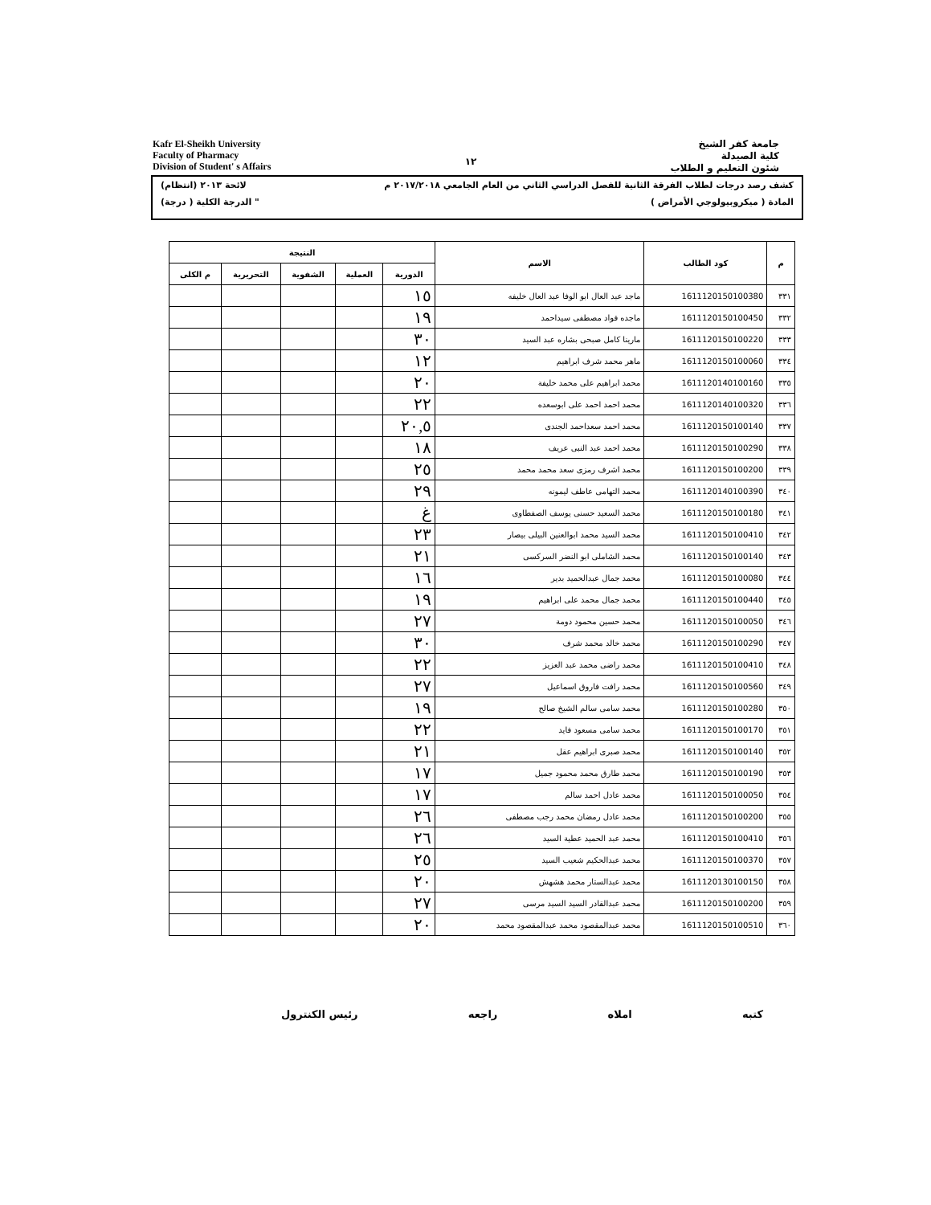Kafr El-Sheikh University
Faculty of Pharmacy
Division of Student' s Affairs
١٢
جامعة كفر الشيخ
كلية الصيدلة
شئون التعليم و الطلاب
كشف رصد درجات لطلاب الفرقة الثانية للفصل الدراسي الثاني من العام الجامعي ٢٠١٧/٢٠١٨ م لائحة ٢٠١٣ (انتظام)
المادة ( ميكروبيولوجي الأمراض ) " الدرجة الكلية ( درجة)
| م | كود الطالب | الاسم | النتيجة | | | | |
| --- | --- | --- | --- | --- | --- | --- | --- |
| | | | الدورية | العملية | الشفوية | التحريرية | م الكلى |
| ٣٣١ | 1611120150100380 | ماجد عبد العال ابو الوفا عبد العال خليفه | ١٥ | | | | |
| ٣٣٢ | 1611120150100450 | ماجده فواد مصطفى سيداحمد | ١٩ | | | | |
| ٣٣٣ | 1611120150100220 | مارينا كامل صبحى بشاره عبد السيد | ٣٠ | | | | |
| ٣٣٤ | 1611120150100060 | ماهر محمد شرف ابراهيم | ١٢ | | | | |
| ٣٣٥ | 1611120140100160 | محمد ابراهيم على محمد خليفة | ٢٠ | | | | |
| ٣٣٦ | 1611120140100320 | محمد احمد احمد على ابوسعده | ٢٢ | | | | |
| ٣٣٧ | 1611120150100140 | محمد احمد سعداحمد الجندى | ٢٠,٥ | | | | |
| ٣٣٨ | 1611120150100290 | محمد احمد عبد النبى عريف | ١٨ | | | | |
| ٣٣٩ | 1611120150100200 | محمد اشرف رمزى سعد محمد محمد | ٢٥ | | | | |
| ٣٤٠ | 1611120140100390 | محمد التهامى عاطف ليمونه | ٢٩ | | | | |
| ٣٤١ | 1611120150100180 | محمد السعيد حسنى يوسف الصفطاوى | غ | | | | |
| ٣٤٢ | 1611120150100410 | محمد السيد محمد ابوالعنين البيلى بيصار | ٢٣ | | | | |
| ٣٤٣ | 1611120150100140 | محمد الشاملى ابو النضر السركسى | ٢١ | | | | |
| ٣٤٤ | 1611120150100080 | محمد جمال عبدالحميد بدير | ١٦ | | | | |
| ٣٤٥ | 1611120150100440 | محمد جمال محمد على ابراهيم | ١٩ | | | | |
| ٣٤٦ | 1611120150100050 | محمد حسين محمود دومة | ٢٧ | | | | |
| ٣٤٧ | 1611120150100290 | محمد خالد محمد شرف | ٣٠ | | | | |
| ٣٤٨ | 1611120150100410 | محمد راضى محمد عبد العزيز | ٢٢ | | | | |
| ٣٤٩ | 1611120150100560 | محمد رافت فاروق اسماعيل | ٢٧ | | | | |
| ٣٥٠ | 1611120150100280 | محمد سامى سالم الشيخ صالح | ١٩ | | | | |
| ٣٥١ | 1611120150100170 | محمد سامى مسعود فايد | ٢٢ | | | | |
| ٣٥٢ | 1611120150100140 | محمد صبرى ابراهيم عقل | ٢١ | | | | |
| ٣٥٣ | 1611120150100190 | محمد طارق محمد محمود جميل | ١٧ | | | | |
| ٣٥٤ | 1611120150100050 | محمد عادل احمد سالم | ١٧ | | | | |
| ٣٥٥ | 1611120150100200 | محمد عادل رمضان محمد رجب مصطفى | ٢٦ | | | | |
| ٣٥٦ | 1611120150100410 | محمد عبد الحميد عطية السيد | ٢٦ | | | | |
| ٣٥٧ | 1611120150100370 | محمد عبدالحكيم شعيب السيد | ٢٥ | | | | |
| ٣٥٨ | 1611120130100150 | محمد عبدالستار محمد هشهش | ٢٠ | | | | |
| ٣٥٩ | 1611120150100200 | محمد عبدالقادر السيد السيد مرسى | ٢٧ | | | | |
| ٣٦٠ | 1611120150100510 | محمد عبدالمقصود محمد عبدالمقصود محمد | ٢٠ | | | | |
كتبه املاه راجعه رئيس الكنترول